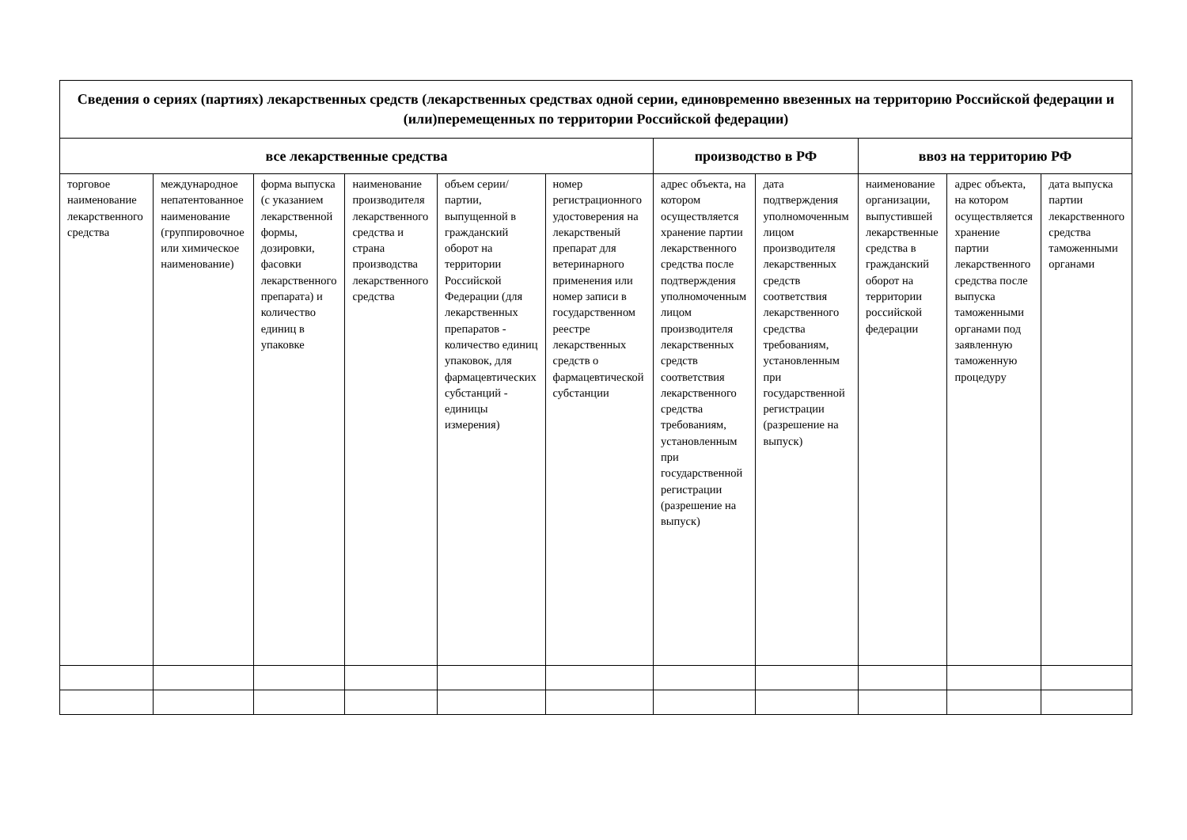| Сведения о сериях (партиях) лекарственных средств (лекарственных средствах одной серии, единовременно ввезенных на территорию Российской федерации и (или)перемещенных по территории Российской федерации) | | | | | | | | | | |
| --- | --- | --- | --- | --- | --- | --- | --- | --- | --- | --- |
| все лекарственные средства | | | | | | производство в РФ | | ввоз на территорию РФ | | |
| торговое наименование лекарственного средства | международное непатентованное наименование (группировочное или химическое наименование) | форма выпуска (с указанием лекарственной формы, дозировки, фасовки лекарственного препарата) и количество единиц в упаковке | наименование производителя лекарственного средства и страна производства лекарственного средства | объем серии/партии, выпущенной в гражданский оборот на территории Российской Федерации (для лекарственных препаратов - количество единиц упаковок, для фармацевтических субстанций - единицы измерения) | номер регистрационного удостоверения на лекарственый препарат для ветеринарного применения или номер записи в государственном реестре лекарственных средств о фармацевтической субстанции | адрес объекта, на котором осуществляется хранение партии лекарственного средства после подтверждения уполномоченным лицом производителя лекарственных средств соответствия лекарственного средства требованиям, установленным при государственной регистрации (разрешение на выпуск) | дата подтверждения уполномоченным лицом производителя лекарственных средств соответствия лекарственного средства требованиям, установленным при государственной регистрации (разрешение на выпуск) | наименование организации, выпустившей лекарственные средства в гражданский оборот на территории российской федерации | адрес объекта, на котором осуществляется хранение партии лекарственного средства после выпуска таможенными органами под заявленную таможенную процедуру | дата выпуска партии лекарственного средства таможенными органами |